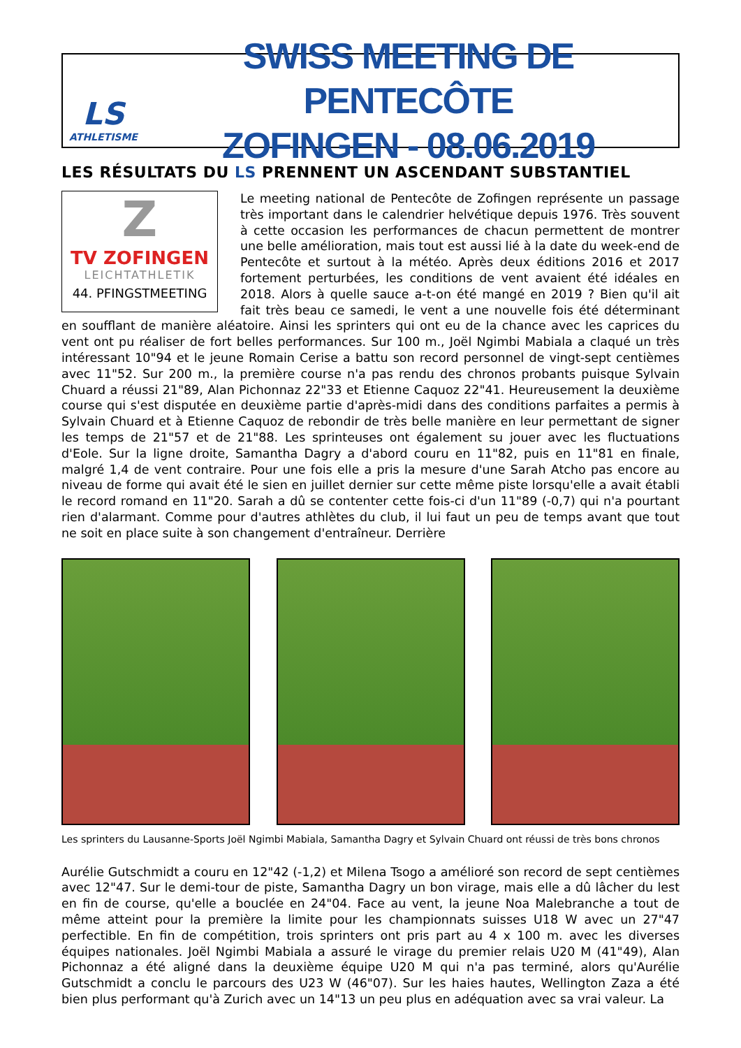LS
ATHLETISME
SWISS MEETING DE PENTECÔTE
ZOFINGEN - 08.06.2019
LES RÉSULTATS DU LS PRENNENT UN ASCENDANT SUBSTANTIEL
Z
TV ZOFINGEN
LEICHTATHLETIK
44. PFINGSTMEETING
Le meeting national de Pentecôte de Zofingen représente un passage très important dans le calendrier helvétique depuis 1976. Très souvent à cette occasion les performances de chacun permettent de montrer une belle amélioration, mais tout est aussi lié à la date du week-end de Pentecôte et surtout à la météo. Après deux éditions 2016 et 2017 fortement perturbées, les conditions de vent avaient été idéales en 2018. Alors à quelle sauce a-t-on été mangé en 2019 ? Bien qu'il ait fait très beau ce samedi, le vent a une nouvelle fois été déterminant en soufflant de manière aléatoire. Ainsi les sprinters qui ont eu de la chance avec les caprices du vent ont pu réaliser de fort belles performances. Sur 100 m., Joël Ngimbi Mabiala a claqué un très intéressant 10"94 et le jeune Romain Cerise a battu son record personnel de vingt-sept centièmes avec 11"52. Sur 200 m., la première course n'a pas rendu des chronos probants puisque Sylvain Chuard a réussi 21"89, Alan Pichonnaz 22"33 et Etienne Caquoz 22"41. Heureusement la deuxième course qui s'est disputée en deuxième partie d'après-midi dans des conditions parfaites a permis à Sylvain Chuard et à Etienne Caquoz de rebondir de très belle manière en leur permettant de signer les temps de 21"57 et de 21"88. Les sprinteuses ont également su jouer avec les fluctuations d'Eole. Sur la ligne droite, Samantha Dagry a d'abord couru en 11"82, puis en 11"81 en finale, malgré 1,4 de vent contraire. Pour une fois elle a pris la mesure d'une Sarah Atcho pas encore au niveau de forme qui avait été le sien en juillet dernier sur cette même piste lorsqu'elle a avait établi le record romand en 11"20. Sarah a dû se contenter cette fois-ci d'un 11"89 (-0,7) qui n'a pourtant rien d'alarmant. Comme pour d'autres athlètes du club, il lui faut un peu de temps avant que tout ne soit en place suite à son changement d'entraîneur. Derrière
Les sprinters du Lausanne-Sports Joël Ngimbi Mabiala, Samantha Dagry et Sylvain Chuard ont réussi de très bons chronos
Aurélie Gutschmidt a couru en 12"42 (-1,2) et Milena Tsogo a amélioré son record de sept centièmes avec 12"47. Sur le demi-tour de piste, Samantha Dagry un bon virage, mais elle a dû lâcher du lest en fin de course, qu'elle a bouclée en 24"04. Face au vent, la jeune Noa Malebranche a tout de même atteint pour la première la limite pour les championnats suisses U18 W avec un 27"47 perfectible. En fin de compétition, trois sprinters ont pris part au 4 x 100 m. avec les diverses équipes nationales. Joël Ngimbi Mabiala a assuré le virage du premier relais U20 M (41"49), Alan Pichonnaz a été aligné dans la deuxième équipe U20 M qui n'a pas terminé, alors qu'Aurélie Gutschmidt a conclu le parcours des U23 W (46"07). Sur les haies hautes, Wellington Zaza a été bien plus performant qu'à Zurich avec un 14"13 un peu plus en adéquation avec sa vrai valeur. La